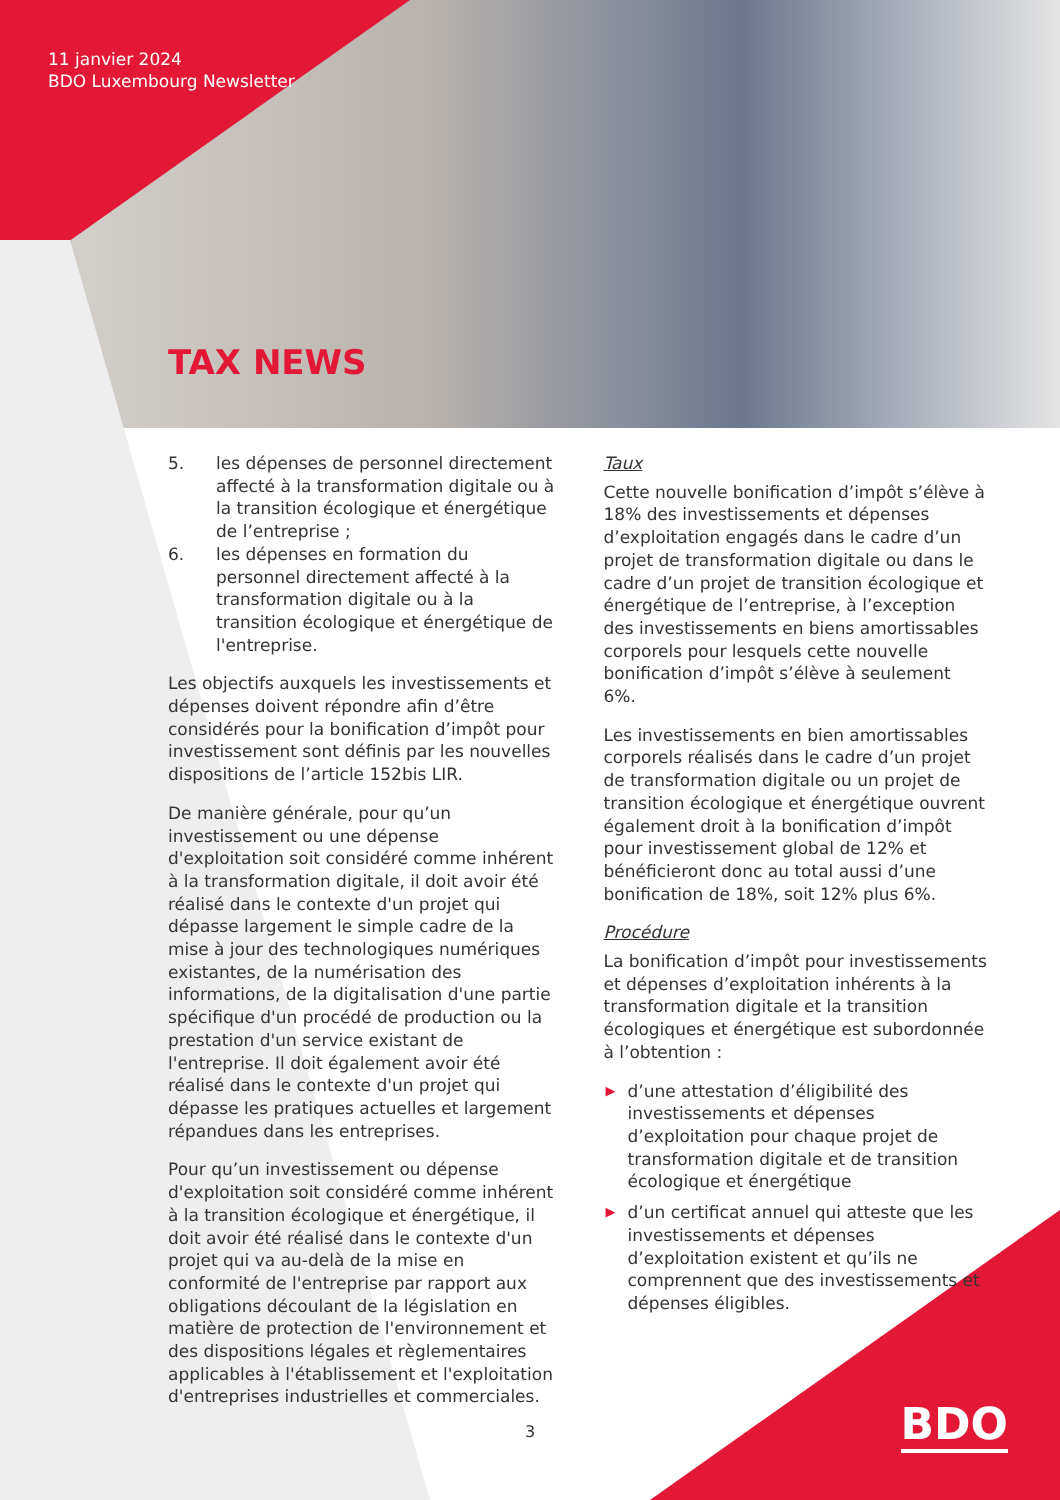11 janvier 2024
BDO Luxembourg Newsletter
TAX NEWS
5. les dépenses de personnel directement affecté à la transformation digitale ou à la transition écologique et énergétique de l’entreprise ;
6. les dépenses en formation du personnel directement affecté à la transformation digitale ou à la transition écologique et énergétique de l'entreprise.
Les objectifs auxquels les investissements et dépenses doivent répondre afin d’être considérés pour la bonification d’impôt pour investissement sont définis par les nouvelles dispositions de l’article 152bis LIR.
De manière générale, pour qu’un investissement ou une dépense d'exploitation soit considéré comme inhérent à la transformation digitale, il doit avoir été réalisé dans le contexte d'un projet qui dépasse largement le simple cadre de la mise à jour des technologiques numériques existantes, de la numérisation des informations, de la digitalisation d'une partie spécifique d'un procédé de production ou la prestation d'un service existant de l'entreprise. Il doit également avoir été réalisé dans le contexte d'un projet qui dépasse les pratiques actuelles et largement répandues dans les entreprises.
Pour qu’un investissement ou dépense d'exploitation soit considéré comme inhérent à la transition écologique et énergétique, il doit avoir été réalisé dans le contexte d'un projet qui va au-delà de la mise en conformité de l'entreprise par rapport aux obligations découlant de la législation en matière de protection de l'environnement et des dispositions légales et règlementaires applicables à l'établissement et l'exploitation d'entreprises industrielles et commerciales.
Taux
Cette nouvelle bonification d’impôt s’élève à 18% des investissements et dépenses d’exploitation engagés dans le cadre d’un projet de transformation digitale ou dans le cadre d’un projet de transition écologique et énergétique de l’entreprise, à l’exception des investissements en biens amortissables corporels pour lesquels cette nouvelle bonification d’impôt s’élève à seulement 6%.
Les investissements en bien amortissables corporels réalisés dans le cadre d’un projet de transformation digitale ou un projet de transition écologique et énergétique ouvrent également droit à la bonification d’impôt pour investissement global de 12% et bénéficieront donc au total aussi d’une bonification de 18%, soit 12% plus 6%.
Procédure
La bonification d’impôt pour investissements et dépenses d’exploitation inhérents à la transformation digitale et la transition écologiques et énergétique est subordonnée à l’obtention :
▶ d’une attestation d’éligibilité des investissements et dépenses d’exploitation pour chaque projet de transformation digitale et de transition écologique et énergétique
▶ d’un certificat annuel qui atteste que les investissements et dépenses d’exploitation existent et qu’ils ne comprennent que des investissements et dépenses éligibles.
3 BDO